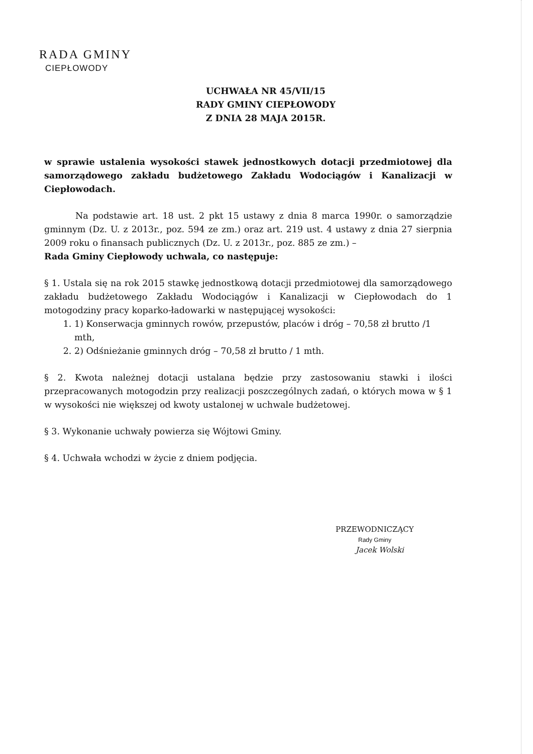RADA GMINY
CIEPŁOWODY
UCHWAŁA NR 45/VII/15
RADY GMINY CIEPŁOWODY
Z DNIA 28 MAJA 2015R.
w sprawie ustalenia wysokości stawek jednostkowych dotacji przedmiotowej dla samorządowego zakładu budżetowego Zakładu Wodociągów i Kanalizacji w Ciepłowodach.
Na podstawie art. 18 ust. 2 pkt 15 ustawy z dnia 8 marca 1990r. o samorządzie gminnym (Dz. U. z 2013r., poz. 594 ze zm.) oraz art. 219 ust. 4 ustawy z dnia 27 sierpnia 2009 roku o finansach publicznych (Dz. U. z 2013r., poz. 885 ze zm.) –
Rada Gminy Ciepłowody uchwala, co następuje:
§ 1. Ustala się na rok 2015 stawkę jednostkową dotacji przedmiotowej dla samorządowego zakładu budżetowego Zakładu Wodociągów i Kanalizacji w Ciepłowodach do 1 motogodziny pracy koparko-ładowarki w następującej wysokości:
1. 1) Konserwacja gminnych rowów, przepustów, placów i dróg – 70,58 zł brutto /1 mth,
2. 2) Odśnieżanie gminnych dróg – 70,58 zł brutto / 1 mth.
§ 2. Kwota należnej dotacji ustalana będzie przy zastosowaniu stawki i ilości przepracowanych motogodzin przy realizacji poszczególnych zadań, o których mowa w § 1 w wysokości nie większej od kwoty ustalonej w uchwale budżetowej.
§ 3. Wykonanie uchwały powierza się Wójtowi Gminy.
§ 4. Uchwała wchodzi w życie z dniem podjęcia.
PRZEWODNICZĄCY
Rady Gminy
Jacek Wolski